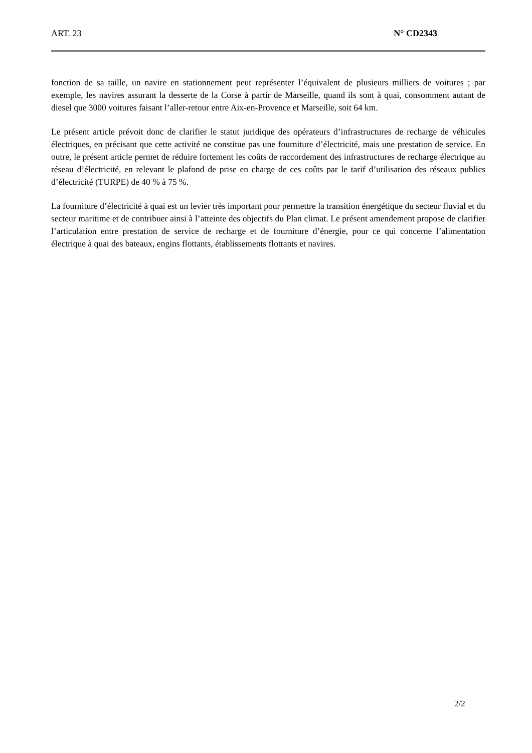ART. 23 N° CD2343
fonction de sa taille, un navire en stationnement peut représenter l’équivalent de plusieurs milliers de voitures ; par exemple, les navires assurant la desserte de la Corse à partir de Marseille, quand ils sont à quai, consomment autant de diesel que 3000 voitures faisant l’aller-retour entre Aix-en-Provence et Marseille, soit 64 km.
Le présent article prévoit donc de clarifier le statut juridique des opérateurs d’infrastructures de recharge de véhicules électriques, en précisant que cette activité ne constitue pas une fourniture d’électricité, mais une prestation de service. En outre, le présent article permet de réduire fortement les coûts de raccordement des infrastructures de recharge électrique au réseau d’électricité, en relevant le plafond de prise en charge de ces coûts par le tarif d’utilisation des réseaux publics d’électricité (TURPE) de 40 % à 75 %.
La fourniture d’électricité à quai est un levier très important pour permettre la transition énergétique du secteur fluvial et du secteur maritime et de contribuer ainsi à l’atteinte des objectifs du Plan climat. Le présent amendement propose de clarifier l’articulation entre prestation de service de recharge et de fourniture d’énergie, pour ce qui concerne l’alimentation électrique à quai des bateaux, engins flottants, établissements flottants et navires.
2/2